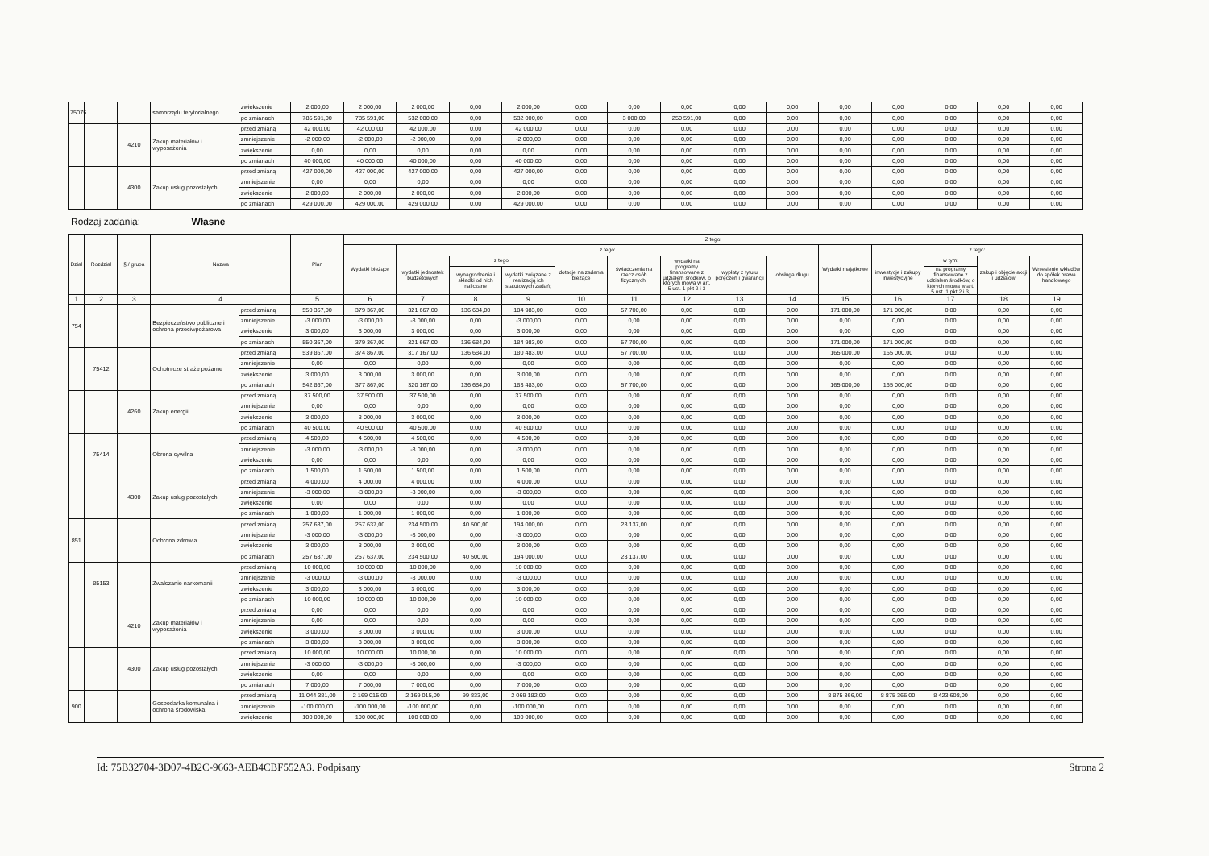| 75075 | | | samorządu terytorialnego | zwiększenie | 2 000,00 | 2 000,00 | 2 000,00 | 0,00 | 2 000,00 | 0,00 | 0,00 | 0,00 | 0,00 | 0,00 | 0,00 | 0,00 | 0,00 | 0,00 | 0,00 |
| | | | | po zmianach | 785 591,00 | 785 591,00 | 532 000,00 | 0,00 | 532 000,00 | 0,00 | 3 000,00 | 250 591,00 | 0,00 | 0,00 | 0,00 | 0,00 | 0,00 | 0,00 | 0,00 |
| | | 4210 | Zakup materiałów i wyposażenia | przed zmianą | 42 000,00 | 42 000,00 | 42 000,00 | 0,00 | 42 000,00 | 0,00 | 0,00 | 0,00 | 0,00 | 0,00 | 0,00 | 0,00 | 0,00 | 0,00 | 0,00 |
| | | | | zmniejszenie | -2 000,00 | -2 000,00 | -2 000,00 | 0,00 | -2 000,00 | 0,00 | 0,00 | 0,00 | 0,00 | 0,00 | 0,00 | 0,00 | 0,00 | 0,00 | 0,00 |
| | | | | zwiększenie | 0,00 | 0,00 | 0,00 | 0,00 | 0,00 | 0,00 | 0,00 | 0,00 | 0,00 | 0,00 | 0,00 | 0,00 | 0,00 | 0,00 | 0,00 |
| | | | | po zmianach | 40 000,00 | 40 000,00 | 40 000,00 | 0,00 | 40 000,00 | 0,00 | 0,00 | 0,00 | 0,00 | 0,00 | 0,00 | 0,00 | 0,00 | 0,00 | 0,00 |
| | | 4300 | Zakup usług pozostałych | przed zmianą | 427 000,00 | 427 000,00 | 427 000,00 | 0,00 | 427 000,00 | 0,00 | 0,00 | 0,00 | 0,00 | 0,00 | 0,00 | 0,00 | 0,00 | 0,00 | 0,00 |
| | | | | zmniejszenie | 0,00 | 0,00 | 0,00 | 0,00 | 0,00 | 0,00 | 0,00 | 0,00 | 0,00 | 0,00 | 0,00 | 0,00 | 0,00 | 0,00 | 0,00 |
| | | | | zwiększenie | 2 000,00 | 2 000,00 | 2 000,00 | 0,00 | 2 000,00 | 0,00 | 0,00 | 0,00 | 0,00 | 0,00 | 0,00 | 0,00 | 0,00 | 0,00 | 0,00 |
| | | | | po zmianach | 429 000,00 | 429 000,00 | 429 000,00 | 0,00 | 429 000,00 | 0,00 | 0,00 | 0,00 | 0,00 | 0,00 | 0,00 | 0,00 | 0,00 | 0,00 | 0,00 |
Rodzaj zadania: Własne
| Dział | Rozdział | § / grupa | Nazwa | | Plan | Z tego: | | | | | | | | | | | | | |
| --- | --- | --- | --- | --- | --- | --- | --- | --- | --- | --- | --- | --- | --- | --- | --- | --- | --- | --- | --- |
| | | | | | | Wydatki bieżące | z tego: | | | | | | | | Wydatki majątkowe | z tego: | | | |
| | | | | | | | wydatki jednostek budżetowych | z tego: | | dotacje na zadania bieżące | świadczenia na rzecz osób fizycznych; | wydatki na programy finansowane z udziałem środków, o których mowa w art. 5 ust. 1 pkt 2 i 3 | wypłaty z tytułu poręczeń i gwarancji | obsługa długu | | inwestycje i zakupy inwestycyjne | w tym: | zakup i objęcie akcji i udziałów | Wniesienie wkładów do spółek prawa handlowego |
| | | | | | | | | wynagrodzenia i składki od nich naliczane | wydatki związane z realizacją ich statutowych zadań; | | | | | | | | na programy finansowane z udziałem środków, o których mowa w art. 5 ust. 1 pkt 2 i 3, | | |
| 1 | 2 | 3 | 4 | | 5 | 6 | 7 | 8 | 9 | 10 | 11 | 12 | 13 | 14 | 15 | 16 | 17 | 18 | 19 |
| 754 | | | Bezpieczeństwo publiczne i ochrona przeciwpożarowa | przed zmianą | 550 367,00 | 379 367,00 | 321 667,00 | 136 684,00 | 184 983,00 | 0,00 | 57 700,00 | 0,00 | 0,00 | 0,00 | 171 000,00 | 171 000,00 | 0,00 | 0,00 | 0,00 |
| | | | | zmniejszenie | -3 000,00 | -3 000,00 | -3 000,00 | 0,00 | -3 000,00 | 0,00 | 0,00 | 0,00 | 0,00 | 0,00 | 0,00 | 0,00 | 0,00 | 0,00 | 0,00 |
| | | | | zwiększenie | 3 000,00 | 3 000,00 | 3 000,00 | 0,00 | 3 000,00 | 0,00 | 0,00 | 0,00 | 0,00 | 0,00 | 0,00 | 0,00 | 0,00 | 0,00 | 0,00 |
| | | | | po zmianach | 550 367,00 | 379 367,00 | 321 667,00 | 136 684,00 | 184 983,00 | 0,00 | 57 700,00 | 0,00 | 0,00 | 0,00 | 171 000,00 | 171 000,00 | 0,00 | 0,00 | 0,00 |
| | 75412 | | Ochotnicze straże pożarne | przed zmianą | 539 867,00 | 374 867,00 | 317 167,00 | 136 684,00 | 180 483,00 | 0,00 | 57 700,00 | 0,00 | 0,00 | 0,00 | 165 000,00 | 165 000,00 | 0,00 | 0,00 | 0,00 |
| | | | | zmniejszenie | 0,00 | 0,00 | 0,00 | 0,00 | 0,00 | 0,00 | 0,00 | 0,00 | 0,00 | 0,00 | 0,00 | 0,00 | 0,00 | 0,00 | 0,00 |
| | | | | zwiększenie | 3 000,00 | 3 000,00 | 3 000,00 | 0,00 | 3 000,00 | 0,00 | 0,00 | 0,00 | 0,00 | 0,00 | 0,00 | 0,00 | 0,00 | 0,00 | 0,00 |
| | | | | po zmianach | 542 867,00 | 377 867,00 | 320 167,00 | 136 684,00 | 183 483,00 | 0,00 | 57 700,00 | 0,00 | 0,00 | 0,00 | 165 000,00 | 165 000,00 | 0,00 | 0,00 | 0,00 |
| | | 4260 | Zakup energii | przed zmianą | 37 500,00 | 37 500,00 | 37 500,00 | 0,00 | 37 500,00 | 0,00 | 0,00 | 0,00 | 0,00 | 0,00 | 0,00 | 0,00 | 0,00 | 0,00 | 0,00 |
| | | | | zmniejszenie | 0,00 | 0,00 | 0,00 | 0,00 | 0,00 | 0,00 | 0,00 | 0,00 | 0,00 | 0,00 | 0,00 | 0,00 | 0,00 | 0,00 | 0,00 |
| | | | | zwiększenie | 3 000,00 | 3 000,00 | 3 000,00 | 0,00 | 3 000,00 | 0,00 | 0,00 | 0,00 | 0,00 | 0,00 | 0,00 | 0,00 | 0,00 | 0,00 | 0,00 |
| | | | | po zmianach | 40 500,00 | 40 500,00 | 40 500,00 | 0,00 | 40 500,00 | 0,00 | 0,00 | 0,00 | 0,00 | 0,00 | 0,00 | 0,00 | 0,00 | 0,00 | 0,00 |
| | 75414 | | Obrona cywilna | przed zmianą | 4 500,00 | 4 500,00 | 4 500,00 | 0,00 | 4 500,00 | 0,00 | 0,00 | 0,00 | 0,00 | 0,00 | 0,00 | 0,00 | 0,00 | 0,00 | 0,00 |
| | | | | zmniejszenie | -3 000,00 | -3 000,00 | -3 000,00 | 0,00 | -3 000,00 | 0,00 | 0,00 | 0,00 | 0,00 | 0,00 | 0,00 | 0,00 | 0,00 | 0,00 | 0,00 |
| | | | | zwiększenie | 0,00 | 0,00 | 0,00 | 0,00 | 0,00 | 0,00 | 0,00 | 0,00 | 0,00 | 0,00 | 0,00 | 0,00 | 0,00 | 0,00 | 0,00 |
| | | | | po zmianach | 1 500,00 | 1 500,00 | 1 500,00 | 0,00 | 1 500,00 | 0,00 | 0,00 | 0,00 | 0,00 | 0,00 | 0,00 | 0,00 | 0,00 | 0,00 | 0,00 |
| | | 4300 | Zakup usług pozostałych | przed zmianą | 4 000,00 | 4 000,00 | 4 000,00 | 0,00 | 4 000,00 | 0,00 | 0,00 | 0,00 | 0,00 | 0,00 | 0,00 | 0,00 | 0,00 | 0,00 | 0,00 |
| | | | | zmniejszenie | -3 000,00 | -3 000,00 | -3 000,00 | 0,00 | -3 000,00 | 0,00 | 0,00 | 0,00 | 0,00 | 0,00 | 0,00 | 0,00 | 0,00 | 0,00 | 0,00 |
| | | | | zwiększenie | 0,00 | 0,00 | 0,00 | 0,00 | 0,00 | 0,00 | 0,00 | 0,00 | 0,00 | 0,00 | 0,00 | 0,00 | 0,00 | 0,00 | 0,00 |
| | | | | po zmianach | 1 000,00 | 1 000,00 | 1 000,00 | 0,00 | 1 000,00 | 0,00 | 0,00 | 0,00 | 0,00 | 0,00 | 0,00 | 0,00 | 0,00 | 0,00 | 0,00 |
| 851 | | | Ochrona zdrowia | przed zmianą | 257 637,00 | 257 637,00 | 234 500,00 | 40 500,00 | 194 000,00 | 0,00 | 23 137,00 | 0,00 | 0,00 | 0,00 | 0,00 | 0,00 | 0,00 | 0,00 | 0,00 |
| | | | | zmniejszenie | -3 000,00 | -3 000,00 | -3 000,00 | 0,00 | -3 000,00 | 0,00 | 0,00 | 0,00 | 0,00 | 0,00 | 0,00 | 0,00 | 0,00 | 0,00 | 0,00 |
| | | | | zwiększenie | 3 000,00 | 3 000,00 | 3 000,00 | 0,00 | 3 000,00 | 0,00 | 0,00 | 0,00 | 0,00 | 0,00 | 0,00 | 0,00 | 0,00 | 0,00 | 0,00 |
| | | | | po zmianach | 257 637,00 | 257 637,00 | 234 500,00 | 40 500,00 | 194 000,00 | 0,00 | 23 137,00 | 0,00 | 0,00 | 0,00 | 0,00 | 0,00 | 0,00 | 0,00 | 0,00 |
| | 85153 | | Zwalczanie narkomanii | przed zmianą | 10 000,00 | 10 000,00 | 10 000,00 | 0,00 | 10 000,00 | 0,00 | 0,00 | 0,00 | 0,00 | 0,00 | 0,00 | 0,00 | 0,00 | 0,00 | 0,00 |
| | | | | zmniejszenie | -3 000,00 | -3 000,00 | -3 000,00 | 0,00 | -3 000,00 | 0,00 | 0,00 | 0,00 | 0,00 | 0,00 | 0,00 | 0,00 | 0,00 | 0,00 | 0,00 |
| | | | | zwiększenie | 3 000,00 | 3 000,00 | 3 000,00 | 0,00 | 3 000,00 | 0,00 | 0,00 | 0,00 | 0,00 | 0,00 | 0,00 | 0,00 | 0,00 | 0,00 | 0,00 |
| | | | | po zmianach | 10 000,00 | 10 000,00 | 10 000,00 | 0,00 | 10 000,00 | 0,00 | 0,00 | 0,00 | 0,00 | 0,00 | 0,00 | 0,00 | 0,00 | 0,00 | 0,00 |
| | | 4210 | Zakup materiałów i wyposażenia | przed zmianą | 0,00 | 0,00 | 0,00 | 0,00 | 0,00 | 0,00 | 0,00 | 0,00 | 0,00 | 0,00 | 0,00 | 0,00 | 0,00 | 0,00 | 0,00 |
| | | | | zmniejszenie | 0,00 | 0,00 | 0,00 | 0,00 | 0,00 | 0,00 | 0,00 | 0,00 | 0,00 | 0,00 | 0,00 | 0,00 | 0,00 | 0,00 | 0,00 |
| | | | | zwiększenie | 3 000,00 | 3 000,00 | 3 000,00 | 0,00 | 3 000,00 | 0,00 | 0,00 | 0,00 | 0,00 | 0,00 | 0,00 | 0,00 | 0,00 | 0,00 | 0,00 |
| | | | | po zmianach | 3 000,00 | 3 000,00 | 3 000,00 | 0,00 | 3 000,00 | 0,00 | 0,00 | 0,00 | 0,00 | 0,00 | 0,00 | 0,00 | 0,00 | 0,00 | 0,00 |
| | | 4300 | Zakup usług pozostałych | przed zmianą | 10 000,00 | 10 000,00 | 10 000,00 | 0,00 | 10 000,00 | 0,00 | 0,00 | 0,00 | 0,00 | 0,00 | 0,00 | 0,00 | 0,00 | 0,00 | 0,00 |
| | | | | zmniejszenie | -3 000,00 | -3 000,00 | -3 000,00 | 0,00 | -3 000,00 | 0,00 | 0,00 | 0,00 | 0,00 | 0,00 | 0,00 | 0,00 | 0,00 | 0,00 | 0,00 |
| | | | | zwiększenie | 0,00 | 0,00 | 0,00 | 0,00 | 0,00 | 0,00 | 0,00 | 0,00 | 0,00 | 0,00 | 0,00 | 0,00 | 0,00 | 0,00 | 0,00 |
| | | | | po zmianach | 7 000,00 | 7 000,00 | 7 000,00 | 0,00 | 7 000,00 | 0,00 | 0,00 | 0,00 | 0,00 | 0,00 | 0,00 | 0,00 | 0,00 | 0,00 | 0,00 |
| 900 | | | Gospodarka komunalna i ochrona środowiska | przed zmianą | 11 044 381,00 | 2 169 015,00 | 2 169 015,00 | 99 833,00 | 2 069 182,00 | 0,00 | 0,00 | 0,00 | 0,00 | 0,00 | 8 875 366,00 | 8 875 366,00 | 8 423 608,00 | 0,00 | 0,00 |
| | | | | zmniejszenie | -100 000,00 | -100 000,00 | -100 000,00 | 0,00 | -100 000,00 | 0,00 | 0,00 | 0,00 | 0,00 | 0,00 | 0,00 | 0,00 | 0,00 | 0,00 | 0,00 |
| | | | | zwiększenie | 100 000,00 | 100 000,00 | 100 000,00 | 0,00 | 100 000,00 | 0,00 | 0,00 | 0,00 | 0,00 | 0,00 | 0,00 | 0,00 | 0,00 | 0,00 | 0,00 |
Id: 75B32704-3D07-4B2C-9663-AEB4CBF552A3. Podpisany Strona 2